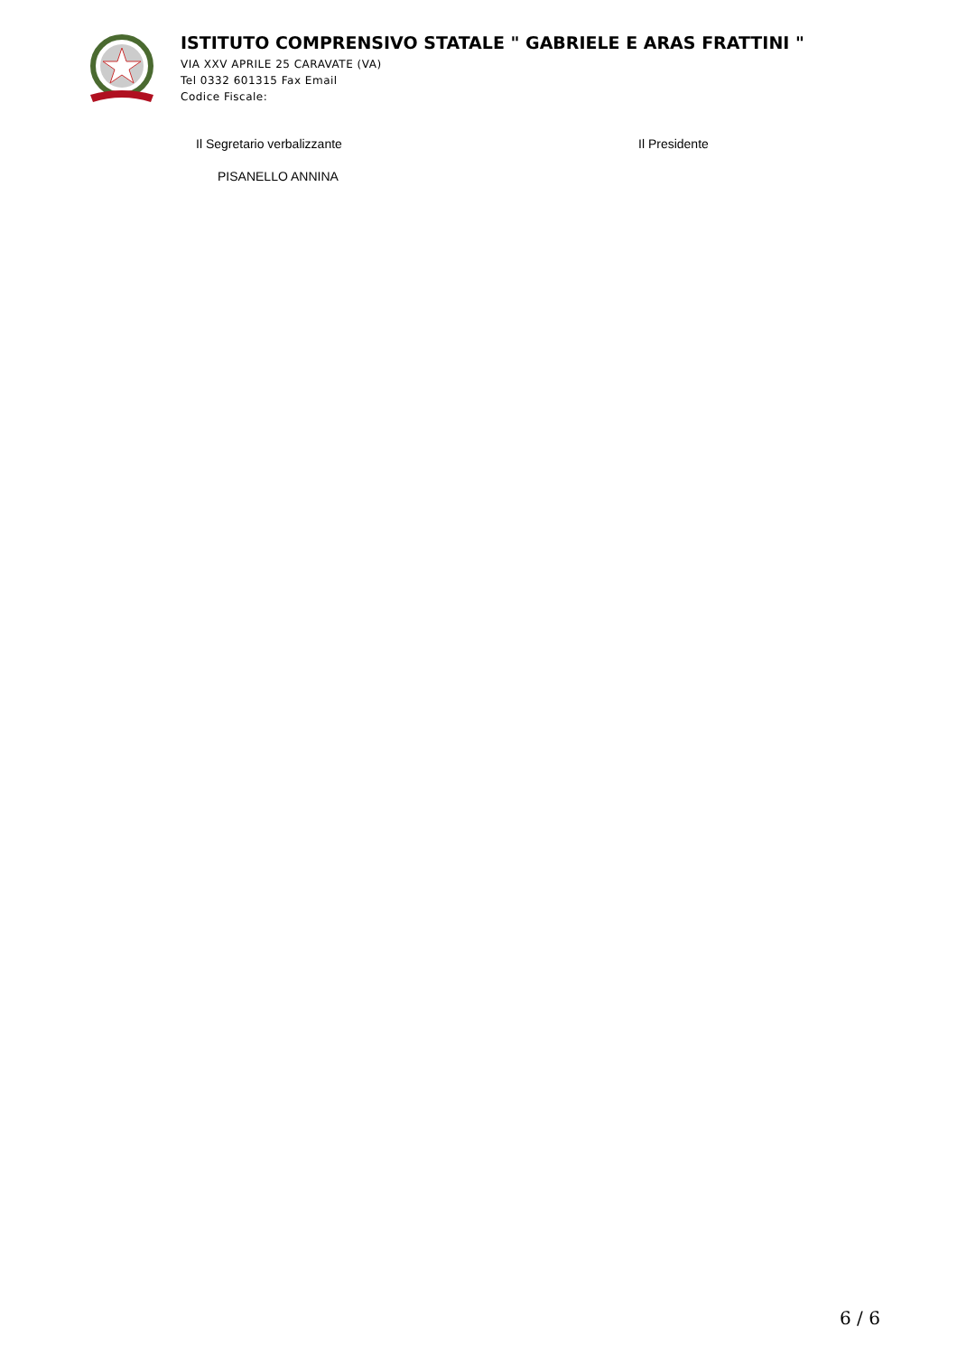ISTITUTO COMPRENSIVO STATALE " GABRIELE E ARAS FRATTINI "
VIA XXV APRILE 25 CARAVATE (VA)
Tel 0332 601315 Fax Email
Codice Fiscale:
Il Segretario verbalizzante
PISANELLO ANNINA
Il Presidente
6 / 6